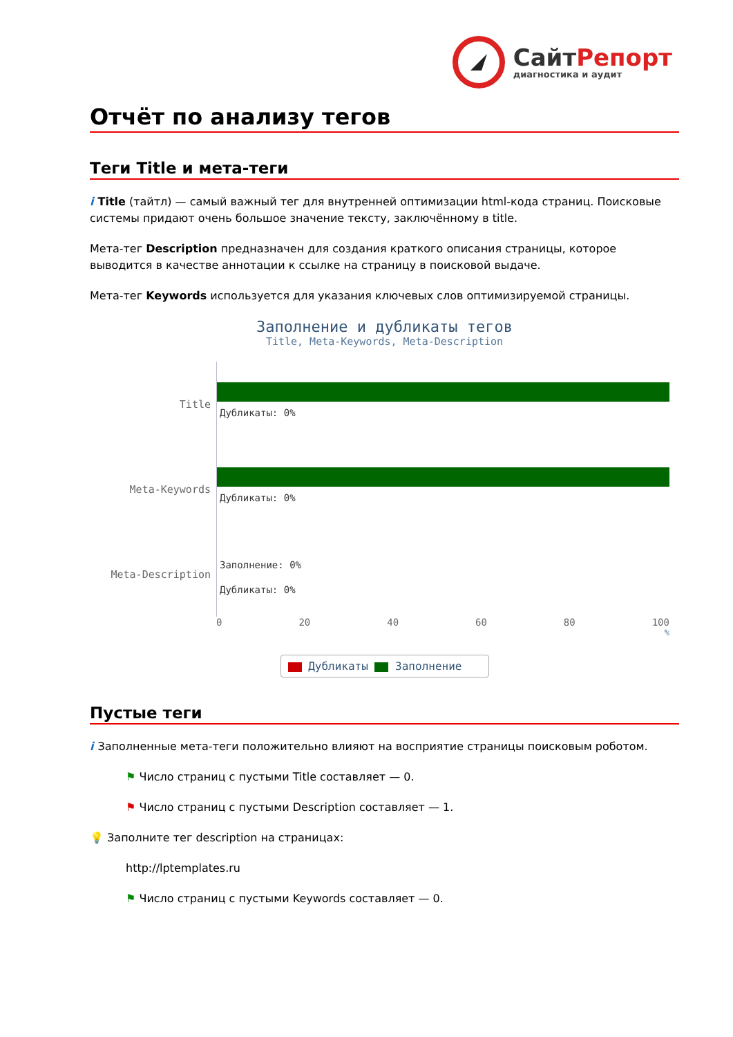СайтРепорт
диагностика и аудит
Отчёт по анализу тегов
Теги Title и мета-теги
i Title (тайтл) — самый важный тег для внутренней оптимизации html-кода страниц. Поисковые системы придают очень большое значение тексту, заключённому в title.
Мета-тег Description предназначен для создания краткого описания страницы, которое выводится в качестве аннотации к ссылке на страницу в поисковой выдаче.
Мета-тег Keywords используется для указания ключевых слов оптимизируемой страницы.
Заполнение и дубликаты тегов
Title, Meta-Keywords, Meta-Description
Title
Дубликаты: 0%
Meta-Keywords
Дубликаты: 0%
Meta-Description
Заполнение: 0%
Дубликаты: 0%
0 20 40 60 80 100
%
Дубликаты Заполнение
Пустые теги
i Заполненные мета-теги положительно влияют на восприятие страницы поисковым роботом.
⚑ Число страниц с пустыми Title составляет — 0.
⚑ Число страниц с пустыми Description составляет — 1.
💡 Заполните тег description на страницах:
http://lptemplates.ru
⚑ Число страниц с пустыми Keywords составляет — 0.